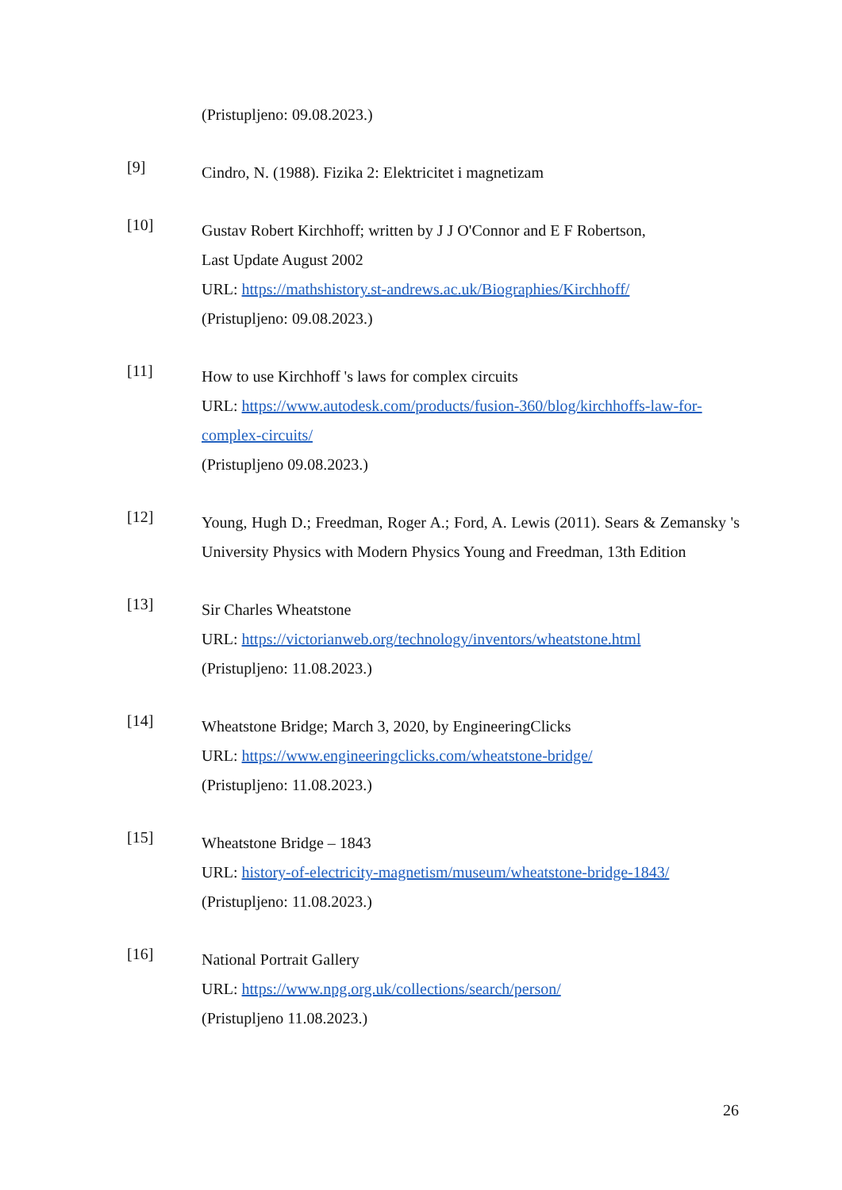(Pristupljeno: 09.08.2023.)
[9]
Cindro, N. (1988). Fizika 2: Elektricitet i magnetizam
[10]
Gustav Robert Kirchhoff; written by J J O'Connor and E F Robertson,
Last Update August 2002
URL: https://mathshistory.st-andrews.ac.uk/Biographies/Kirchhoff/
(Pristupljeno: 09.08.2023.)
[11]
How to use Kirchhoff 's laws for complex circuits
URL: https://www.autodesk.com/products/fusion-360/blog/kirchhoffs-law-for-complex-circuits/
(Pristupljeno 09.08.2023.)
[12]
Young, Hugh D.; Freedman, Roger A.; Ford, A. Lewis (2011). Sears & Zemansky 's University Physics with Modern Physics Young and Freedman, 13th Edition
[13]
Sir Charles Wheatstone
URL: https://victorianweb.org/technology/inventors/wheatstone.html
(Pristupljeno: 11.08.2023.)
[14]
Wheatstone Bridge; March 3, 2020, by EngineeringClicks
URL: https://www.engineeringclicks.com/wheatstone-bridge/
(Pristupljeno: 11.08.2023.)
[15]
Wheatstone Bridge – 1843
URL: history-of-electricity-magnetism/museum/wheatstone-bridge-1843/
(Pristupljeno: 11.08.2023.)
[16]
National Portrait Gallery
URL: https://www.npg.org.uk/collections/search/person/
(Pristupljeno 11.08.2023.)
26